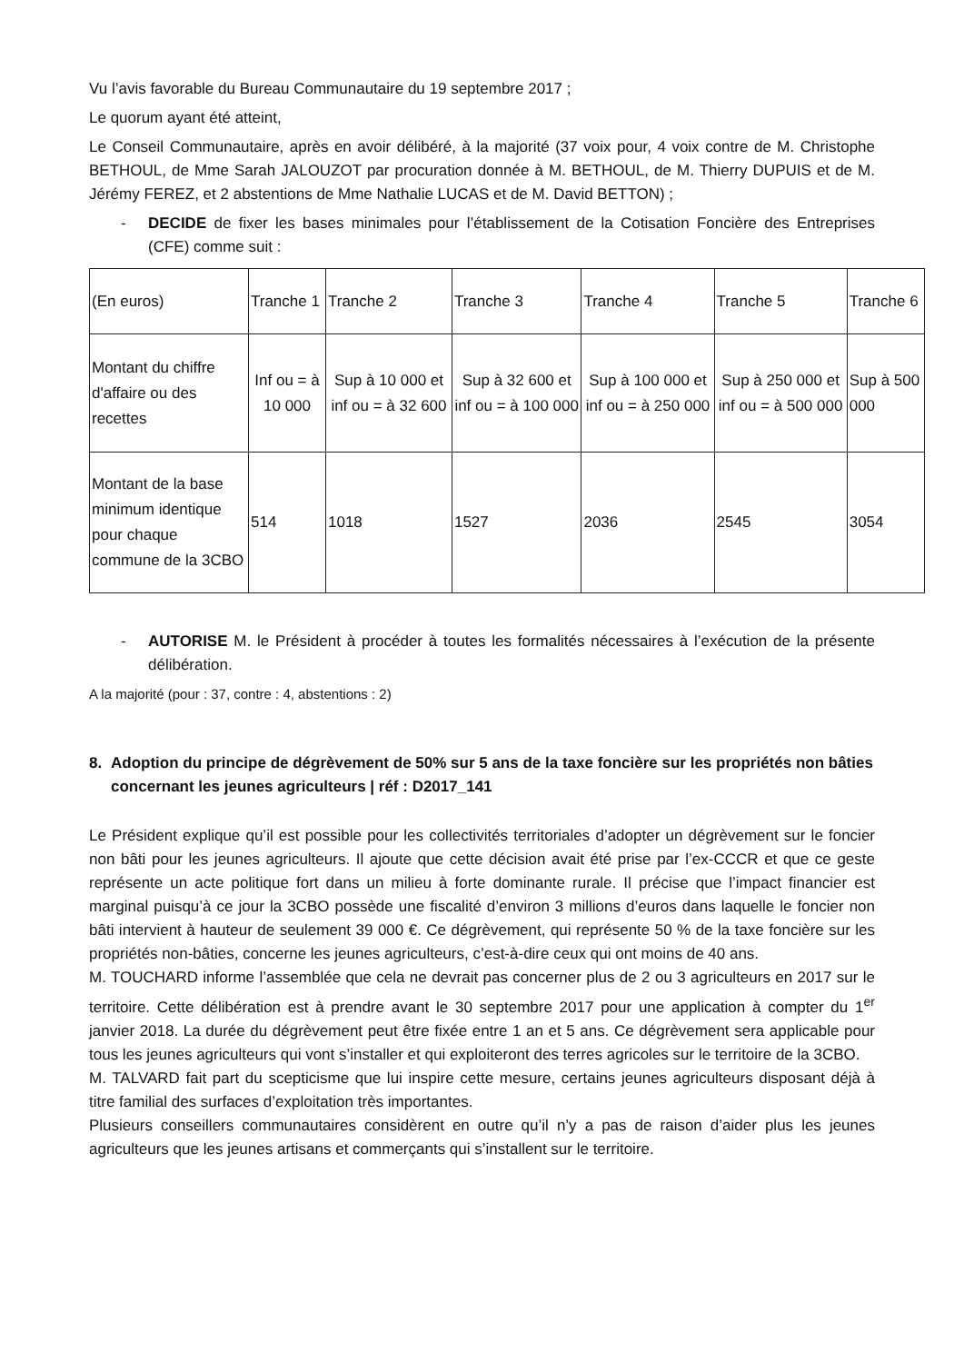Vu l’avis favorable du Bureau Communautaire du 19 septembre 2017 ;
Le quorum ayant été atteint,
Le Conseil Communautaire, après en avoir délibéré, à la majorité (37 voix pour, 4 voix contre de M. Christophe BETHOUL, de Mme Sarah JALOUZOT par procuration donnée à M. BETHOUL, de M. Thierry DUPUIS et de M. Jérémy FEREZ, et 2 abstentions de Mme Nathalie LUCAS et de M. David BETTON) ;
- DECIDE de fixer les bases minimales pour l’établissement de la Cotisation Foncière des Entreprises (CFE) comme suit :
| (En euros) | Tranche 1 | Tranche 2 | Tranche 3 | Tranche 4 | Tranche 5 | Tranche 6 |
| Montant du chiffre d'affaire ou des recettes | Inf ou = à 10 000 | Sup à 10 000 et inf ou = à 32 600 | Sup à 32 600 et inf ou = à 100 000 | Sup à 100 000 et inf ou = à 250 000 | Sup à 250 000 et inf ou = à 500 000 | Sup à 500 000 |
| Montant de la base minimum identique pour chaque commune de la 3CBO | 514 | 1018 | 1527 | 2036 | 2545 | 3054 |
- AUTORISE M. le Président à procéder à toutes les formalités nécessaires à l’exécution de la présente délibération.
A la majorité (pour : 37, contre : 4, abstentions : 2)
8. Adoption du principe de dégrèvement de 50% sur 5 ans de la taxe foncière sur les propriétés non bâties concernant les jeunes agriculteurs | réf : D2017_141
Le Président explique qu’il est possible pour les collectivités territoriales d’adopter un dégrèvement sur le foncier non bâti pour les jeunes agriculteurs. Il ajoute que cette décision avait été prise par l’ex-CCCR et que ce geste représente un acte politique fort dans un milieu à forte dominante rurale. Il précise que l’impact financier est marginal puisqu’à ce jour la 3CBO possède une fiscalité d’environ 3 millions d’euros dans laquelle le foncier non bâti intervient à hauteur de seulement 39 000 €. Ce dégrèvement, qui représente 50 % de la taxe foncière sur les propriétés non-bâties, concerne les jeunes agriculteurs, c’est-à-dire ceux qui ont moins de 40 ans.
M. TOUCHARD informe l’assemblée que cela ne devrait pas concerner plus de 2 ou 3 agriculteurs en 2017 sur le territoire. Cette délibération est à prendre avant le 30 septembre 2017 pour une application à compter du 1<sup>er</sup> janvier 2018. La durée du dégrèvement peut être fixée entre 1 an et 5 ans. Ce dégrèvement sera applicable pour tous les jeunes agriculteurs qui vont s’installer et qui exploiteront des terres agricoles sur le territoire de la 3CBO.
M. TALVARD fait part du scepticisme que lui inspire cette mesure, certains jeunes agriculteurs disposant déjà à titre familial des surfaces d’exploitation très importantes.
Plusieurs conseillers communautaires considèrent en outre qu’il n’y a pas de raison d’aider plus les jeunes agriculteurs que les jeunes artisans et commerçants qui s’installent sur le territoire.